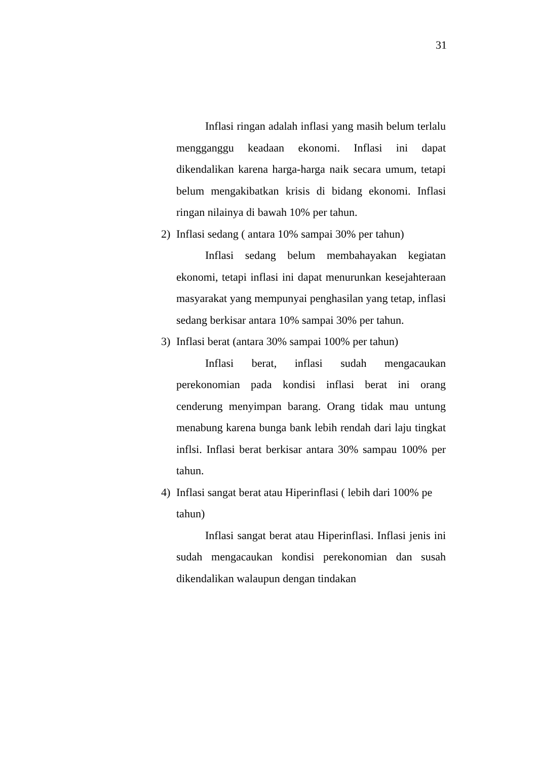31
Inflasi ringan adalah inflasi yang masih belum terlalu mengganggu keadaan ekonomi. Inflasi ini dapat dikendalikan karena harga-harga naik secara umum, tetapi belum mengakibatkan krisis di bidang ekonomi. Inflasi ringan nilainya di bawah 10% per tahun.
2) Inflasi sedang ( antara 10% sampai 30% per tahun)
Inflasi sedang belum membahayakan kegiatan ekonomi, tetapi inflasi ini dapat menurunkan kesejahteraan masyarakat yang mempunyai penghasilan yang tetap, inflasi sedang berkisar antara 10% sampai 30% per tahun.
3) Inflasi berat (antara 30% sampai 100% per tahun)
Inflasi berat, inflasi sudah mengacaukan perekonomian pada kondisi inflasi berat ini orang cenderung menyimpan barang. Orang tidak mau untung menabung karena bunga bank lebih rendah dari laju tingkat inflsi. Inflasi berat berkisar antara 30% sampau 100% per tahun.
4) Inflasi sangat berat atau Hiperinflasi ( lebih dari 100% pe tahun)
Inflasi sangat berat atau Hiperinflasi. Inflasi jenis ini sudah mengacaukan kondisi perekonomian dan susah dikendalikan walaupun dengan tindakan